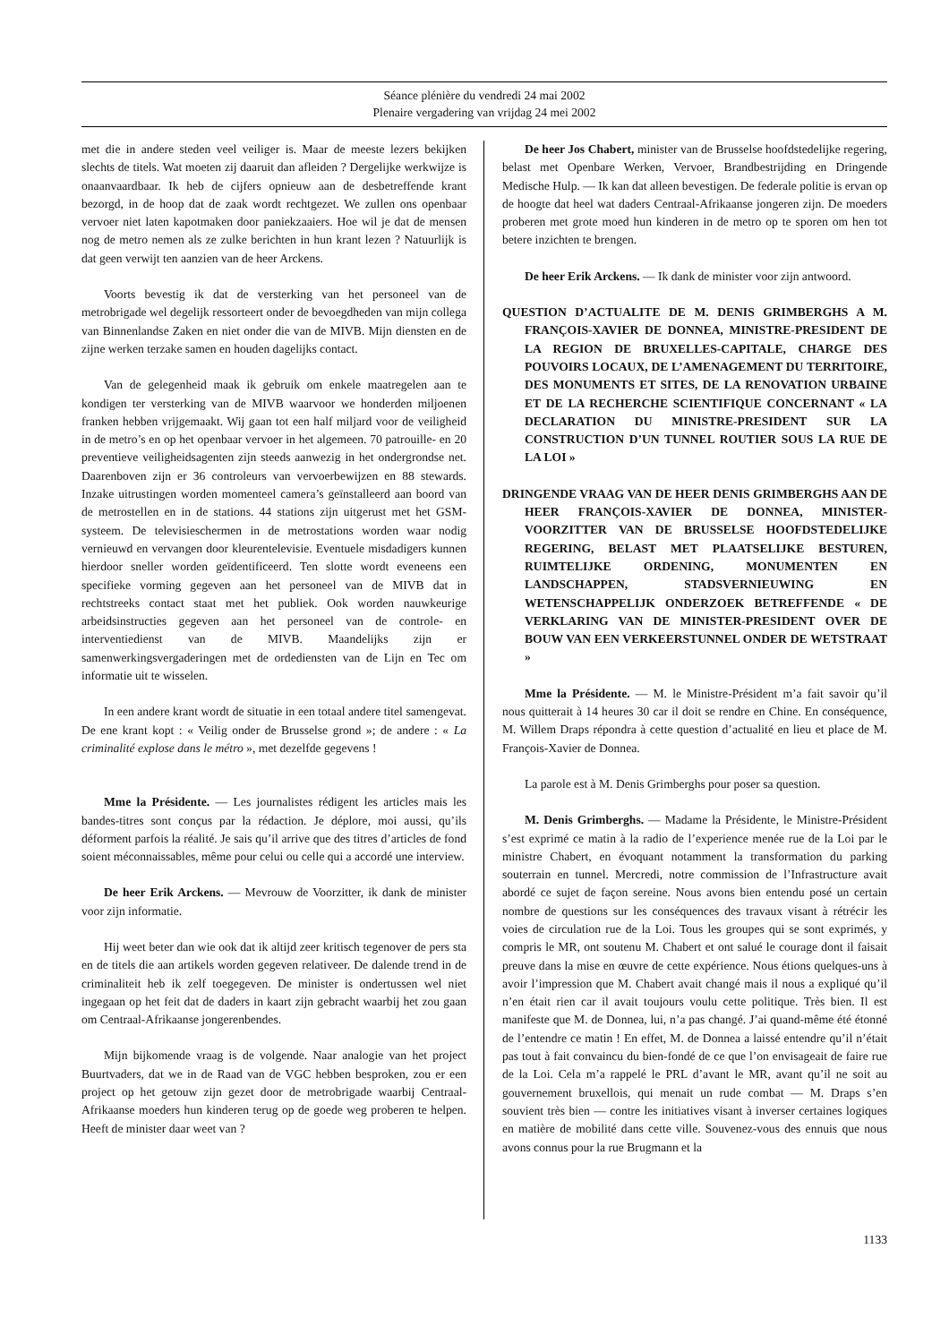Séance plénière du vendredi 24 mai 2002
Plenaire vergadering van vrijdag 24 mei 2002
met die in andere steden veel veiliger is. Maar de meeste lezers bekijken slechts de titels. Wat moeten zij daaruit dan afleiden ? Dergelijke werkwijze is onaanvaardbaar. Ik heb de cijfers opnieuw aan de desbetreffende krant bezorgd, in de hoop dat de zaak wordt rechtgezet. We zullen ons openbaar vervoer niet laten kapotmaken door paniekzaaiers. Hoe wil je dat de mensen nog de metro nemen als ze zulke berichten in hun krant lezen ? Natuurlijk is dat geen verwijt ten aanzien van de heer Arckens.
Voorts bevestig ik dat de versterking van het personeel van de metrobrigade wel degelijk ressorteert onder de bevoegdheden van mijn collega van Binnenlandse Zaken en niet onder die van de MIVB. Mijn diensten en de zijne werken terzake samen en houden dagelijks contact.
Van de gelegenheid maak ik gebruik om enkele maatregelen aan te kondigen ter versterking van de MIVB waarvoor we honderden miljoenen franken hebben vrijgemaakt. Wij gaan tot een half miljard voor de veiligheid in de metro’s en op het openbaar vervoer in het algemeen. 70 patrouille- en 20 preventieve veiligheidsagenten zijn steeds aanwezig in het ondergrondse net. Daarenboven zijn er 36 controleurs van vervoerbewijzen en 88 stewards. Inzake uitrustingen worden momenteel camera’s geïnstalleerd aan boord van de metrostellen en in de stations. 44 stations zijn uitgerust met het GSM-systeem. De televisieschermen in de metrostations worden waar nodig vernieuwd en vervangen door kleurentelevisie. Eventuele misdadigers kunnen hierdoor sneller worden geïdentificeerd. Ten slotte wordt eveneens een specifieke vorming gegeven aan het personeel van de MIVB dat in rechtstreeks contact staat met het publiek. Ook worden nauwkeurige arbeidsinstructies gegeven aan het personeel van de controle- en interventiedienst van de MIVB. Maandelijks zijn er samenwerkingsvergaderingen met de ordediensten van de Lijn en Tec om informatie uit te wisselen.
In een andere krant wordt de situatie in een totaal andere titel samengevat. De ene krant kopt : « Veilig onder de Brusselse grond »; de andere : « La criminalité explose dans le métro », met dezelfde gegevens !
Mme la Présidente. — Les journalistes rédigent les articles mais les bandes-titres sont conçus par la rédaction. Je déplore, moi aussi, qu’ils déforment parfois la réalité. Je sais qu’il arrive que des titres d’articles de fond soient méconnaissables, même pour celui ou celle qui a accordé une interview.
De heer Erik Arckens. — Mevrouw de Voorzitter, ik dank de minister voor zijn informatie.
Hij weet beter dan wie ook dat ik altijd zeer kritisch tegenover de pers sta en de titels die aan artikels worden gegeven relativeer. De dalende trend in de criminaliteit heb ik zelf toegegeven. De minister is ondertussen wel niet ingegaan op het feit dat de daders in kaart zijn gebracht waarbij het zou gaan om Centraal-Afrikaanse jongerenbendes.
Mijn bijkomende vraag is de volgende. Naar analogie van het project Buurtvaders, dat we in de Raad van de VGC hebben besproken, zou er een project op het getouw zijn gezet door de metrobrigade waarbij Centraal-Afrikaanse moeders hun kinderen terug op de goede weg proberen te helpen. Heeft de minister daar weet van ?
De heer Jos Chabert, minister van de Brusselse hoofdstedelijke regering, belast met Openbare Werken, Vervoer, Brandbestrijding en Dringende Medische Hulp. — Ik kan dat alleen bevestigen. De federale politie is ervan op de hoogte dat heel wat daders Centraal-Afrikaanse jongeren zijn. De moeders proberen met grote moed hun kinderen in de metro op te sporen om hen tot betere inzichten te brengen.
De heer Erik Arckens. — Ik dank de minister voor zijn antwoord.
QUESTION D’ACTUALITE DE M. DENIS GRIMBERGHS A M. FRANÇOIS-XAVIER DE DONNEA, MINISTRE-PRESIDENT DE LA REGION DE BRUXELLES-CAPITALE, CHARGE DES POUVOIRS LOCAUX, DE L’AMENAGEMENT DU TERRITOIRE, DES MONUMENTS ET SITES, DE LA RENOVATION URBAINE ET DE LA RECHERCHE SCIENTIFIQUE CONCERNANT « LA DECLARATION DU MINISTRE-PRESIDENT SUR LA CONSTRUCTION D’UN TUNNEL ROUTIER SOUS LA RUE DE LA LOI »
DRINGENDE VRAAG VAN DE HEER DENIS GRIMBERGHS AAN DE HEER FRANÇOIS-XAVIER DE DONNEA, MINISTER-VOORZITTER VAN DE BRUSSELSE HOOFDSTEDELIJKE REGERING, BELAST MET PLAATSELIJKE BESTUREN, RUIMTELIJKE ORDENING, MONUMENTEN EN LANDSCHAPPEN, STADSVERNIEUWING EN WETENSCHAPPELIJK ONDERZOEK BETREFFENDE « DE VERKLARING VAN DE MINISTER-PRESIDENT OVER DE BOUW VAN EEN VERKEERSTUNNEL ONDER DE WETSTRAAT »
Mme la Présidente. — M. le Ministre-Président m’a fait savoir qu’il nous quitterait à 14 heures 30 car il doit se rendre en Chine. En conséquence, M. Willem Draps répondra à cette question d’actualité en lieu et place de M. François-Xavier de Donnea.
La parole est à M. Denis Grimberghs pour poser sa question.
M. Denis Grimberghs. — Madame la Présidente, le Ministre-Président s’est exprimé ce matin à la radio de l’experience menée rue de la Loi par le ministre Chabert, en évoquant notamment la transformation du parking souterrain en tunnel. Mercredi, notre commission de l’Infrastructure avait abordé ce sujet de façon sereine. Nous avons bien entendu posé un certain nombre de questions sur les conséquences des travaux visant à rétrécir les voies de circulation rue de la Loi. Tous les groupes qui se sont exprimés, y compris le MR, ont soutenu M. Chabert et ont salué le courage dont il faisait preuve dans la mise en œuvre de cette expérience. Nous étions quelques-uns à avoir l’impression que M. Chabert avait changé mais il nous a expliqué qu’il n’en était rien car il avait toujours voulu cette politique. Très bien. Il est manifeste que M. de Donnea, lui, n’a pas changé. J’ai quand-même été étonné de l’entendre ce matin ! En effet, M. de Donnea a laissé entendre qu’il n’était pas tout à fait convaincu du bien-fondé de ce que l’on envisageait de faire rue de la Loi. Cela m’a rappelé le PRL d’avant le MR, avant qu’il ne soit au gouvernement bruxellois, qui menait un rude combat — M. Draps s’en souvient très bien — contre les initiatives visant à inverser certaines logiques en matière de mobilité dans cette ville. Souvenez-vous des ennuis que nous avons connus pour la rue Brugmann et la
1133